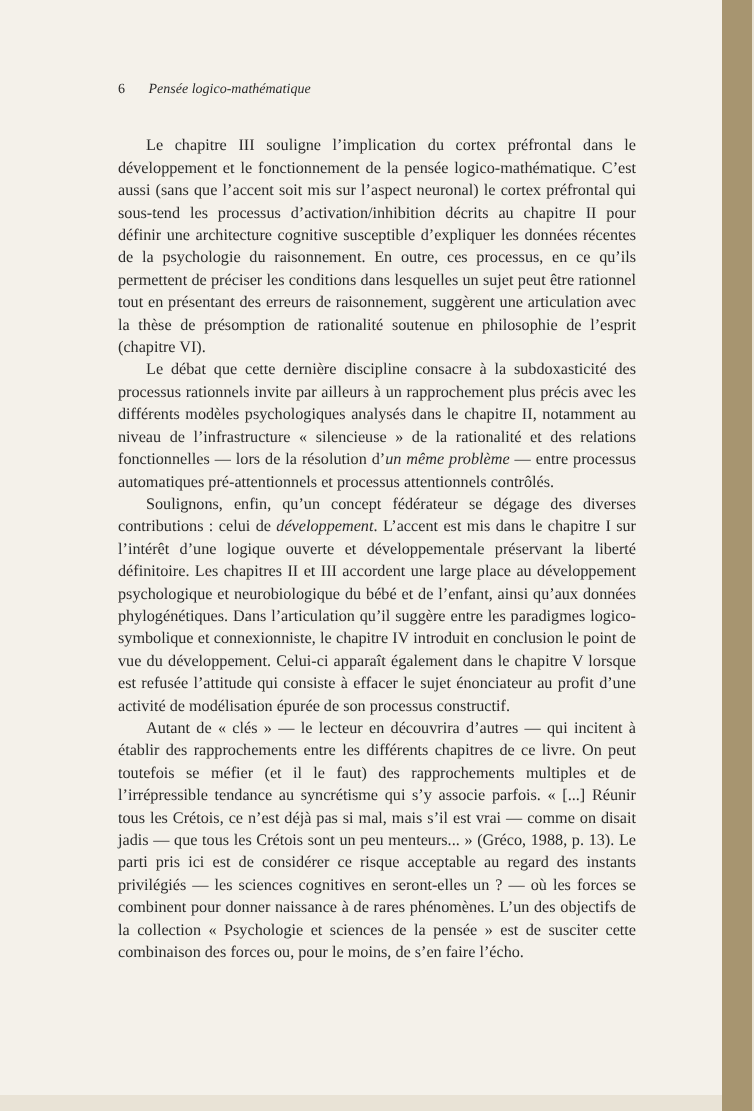6 Pensée logico-mathématique
Le chapitre III souligne l’implication du cortex préfrontal dans le développement et le fonctionnement de la pensée logico-mathématique. C’est aussi (sans que l’accent soit mis sur l’aspect neuronal) le cortex préfrontal qui sous-tend les processus d’activation/inhibition décrits au chapitre II pour définir une architecture cognitive susceptible d’expliquer les données récentes de la psychologie du raisonnement. En outre, ces processus, en ce qu’ils permettent de préciser les conditions dans lesquelles un sujet peut être rationnel tout en présentant des erreurs de raisonnement, suggèrent une articulation avec la thèse de présomption de rationalité soutenue en philosophie de l’esprit (chapitre VI).
Le débat que cette dernière discipline consacre à la subdoxasticité des processus rationnels invite par ailleurs à un rapprochement plus précis avec les différents modèles psychologiques analysés dans le chapitre II, notamment au niveau de l’infrastructure « silencieuse » de la rationalité et des relations fonctionnelles — lors de la résolution d’un même problème — entre processus automatiques pré-attentionnels et processus attentionnels contrôlés.
Soulignons, enfin, qu’un concept fédérateur se dégage des diverses contributions : celui de développement. L’accent est mis dans le chapitre I sur l’intérêt d’une logique ouverte et développementale préservant la liberté définitoire. Les chapitres II et III accordent une large place au développement psychologique et neurobiologique du bébé et de l’enfant, ainsi qu’aux données phylogénétiques. Dans l’articulation qu’il suggère entre les paradigmes logico-symbolique et connexionniste, le chapitre IV introduit en conclusion le point de vue du développement. Celui-ci apparaît également dans le chapitre V lorsque est refusée l’attitude qui consiste à effacer le sujet énonciateur au profit d’une activité de modélisation épurée de son processus constructif.
Autant de « clés » — le lecteur en découvrira d’autres — qui incitent à établir des rapprochements entre les différents chapitres de ce livre. On peut toutefois se méfier (et il le faut) des rapprochements multiples et de l’irrépressible tendance au syncrétisme qui s’y associe parfois. « [...] Réunir tous les Crétois, ce n’est déjà pas si mal, mais s’il est vrai — comme on disait jadis — que tous les Crétois sont un peu menteurs... » (Gréco, 1988, p. 13). Le parti pris ici est de considérer ce risque acceptable au regard des instants privilégiés — les sciences cognitives en seront-elles un ? — où les forces se combinent pour donner naissance à de rares phénomènes. L’un des objectifs de la collection « Psychologie et sciences de la pensée » est de susciter cette combinaison des forces ou, pour le moins, de s’en faire l’écho.